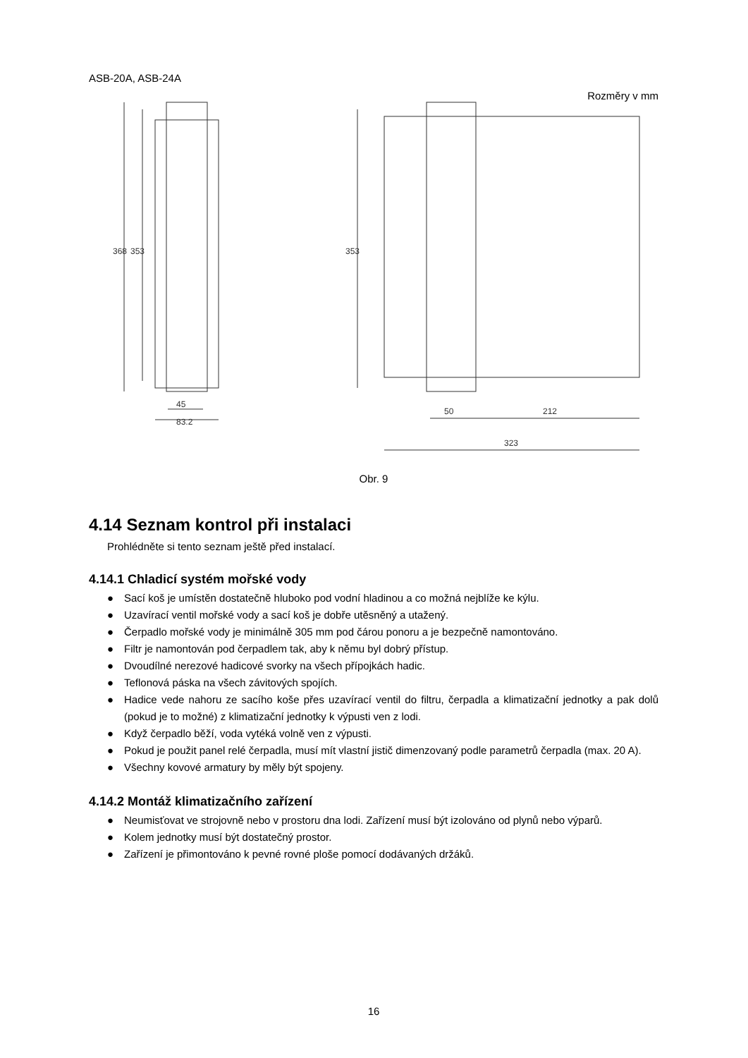ASB-20A, ASB-24A
Rozměry v mm
45
83.2
50
212
323
368
353
353
Obr. 9
4.14 Seznam kontrol při instalaci
Prohlédněte si tento seznam ještě před instalací.
4.14.1 Chladicí systém mořské vody
● Sací koš je umístěn dostatečně hluboko pod vodní hladinou a co možná nejblíže ke kýlu.
● Uzavírací ventil mořské vody a sací koš je dobře utěsněný a utažený.
● Čerpadlo mořské vody je minimálně 305 mm pod čárou ponoru a je bezpečně namontováno.
● Filtr je namontován pod čerpadlem tak, aby k němu byl dobrý přístup.
● Dvoudílné nerezové hadicové svorky na všech přípojkách hadic.
● Teflonová páska na všech závitových spojích.
● Hadice vede nahoru ze sacího koše přes uzavírací ventil do filtru, čerpadla a klimatizační jednotky a pak dolů (pokud je to možné) z klimatizační jednotky k výpusti ven z lodi.
● Když čerpadlo běží, voda vytéká volně ven z výpusti.
● Pokud je použit panel relé čerpadla, musí mít vlastní jistič dimenzovaný podle parametrů čerpadla (max. 20 A).
● Všechny kovové armatury by měly být spojeny.
4.14.2 Montáž klimatizačního zařízení
● Neumisťovat ve strojovně nebo v prostoru dna lodi. Zařízení musí být izolováno od plynů nebo výparů.
● Kolem jednotky musí být dostatečný prostor.
● Zařízení je přimontováno k pevné rovné ploše pomocí dodávaných držáků.
16